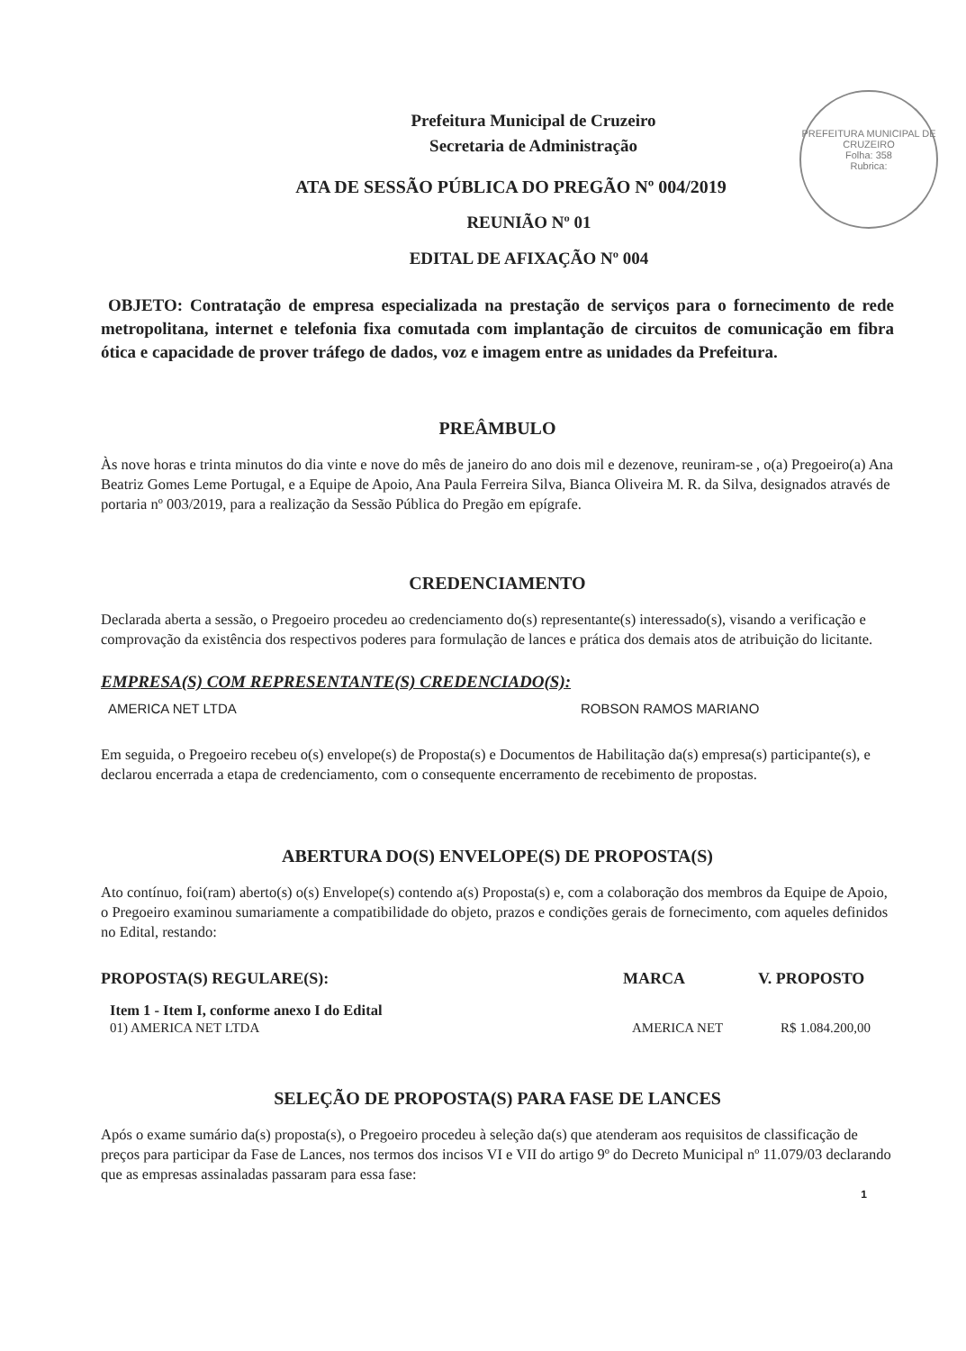PREFEITURA MUNICIPAL DE CRUZEIRO
Folha: 358
Rubrica:
Prefeitura Municipal de Cruzeiro
Secretaria de Administração
ATA DE SESSÃO PÚBLICA DO PREGÃO Nº 004/2019
REUNIÃO Nº 01
EDITAL DE AFIXAÇÃO Nº 004
OBJETO: Contratação de empresa especializada na prestação de serviços para o fornecimento de rede metropolitana, internet e telefonia fixa comutada com implantação de circuitos de comunicação em fibra ótica e capacidade de prover tráfego de dados, voz e imagem entre as unidades da Prefeitura.
PREÂMBULO
Às nove horas e trinta minutos do dia vinte e nove do mês de janeiro do ano dois mil e dezenove, reuniram-se , o(a) Pregoeiro(a) Ana Beatriz Gomes Leme Portugal, e a Equipe de Apoio, Ana Paula Ferreira Silva, Bianca Oliveira M. R. da Silva, designados através de portaria nº 003/2019, para a realização da Sessão Pública do Pregão em epígrafe.
CREDENCIAMENTO
Declarada aberta a sessão, o Pregoeiro procedeu ao credenciamento do(s) representante(s) interessado(s), visando a verificação e comprovação da existência dos respectivos poderes para formulação de lances e prática dos demais atos de atribuição do licitante.
EMPRESA(S) COM REPRESENTANTE(S) CREDENCIADO(S):
AMERICA NET LTDA ROBSON RAMOS MARIANO
Em seguida, o Pregoeiro recebeu o(s) envelope(s) de Proposta(s) e Documentos de Habilitação da(s) empresa(s) participante(s), e declarou encerrada a etapa de credenciamento, com o consequente encerramento de recebimento de propostas.
ABERTURA DO(S) ENVELOPE(S) DE PROPOSTA(S)
Ato contínuo, foi(ram) aberto(s) o(s) Envelope(s) contendo a(s) Proposta(s) e, com a colaboração dos membros da Equipe de Apoio, o Pregoeiro examinou sumariamente a compatibilidade do objeto, prazos e condições gerais de fornecimento, com aqueles definidos no Edital, restando:
PROPOSTA(S) REGULARE(S): MARCA V. PROPOSTO
Item 1 - Item I, conforme anexo I do Edital
01) AMERICA NET LTDA AMERICA NET R$ 1.084.200,00
SELEÇÃO DE PROPOSTA(S) PARA FASE DE LANCES
Após o exame sumário da(s) proposta(s), o Pregoeiro procedeu à seleção da(s) que atenderam aos requisitos de classificação de preços para participar da Fase de Lances, nos termos dos incisos VI e VII do artigo 9º do Decreto Municipal nº 11.079/03 declarando que as empresas assinaladas passaram para essa fase:
1